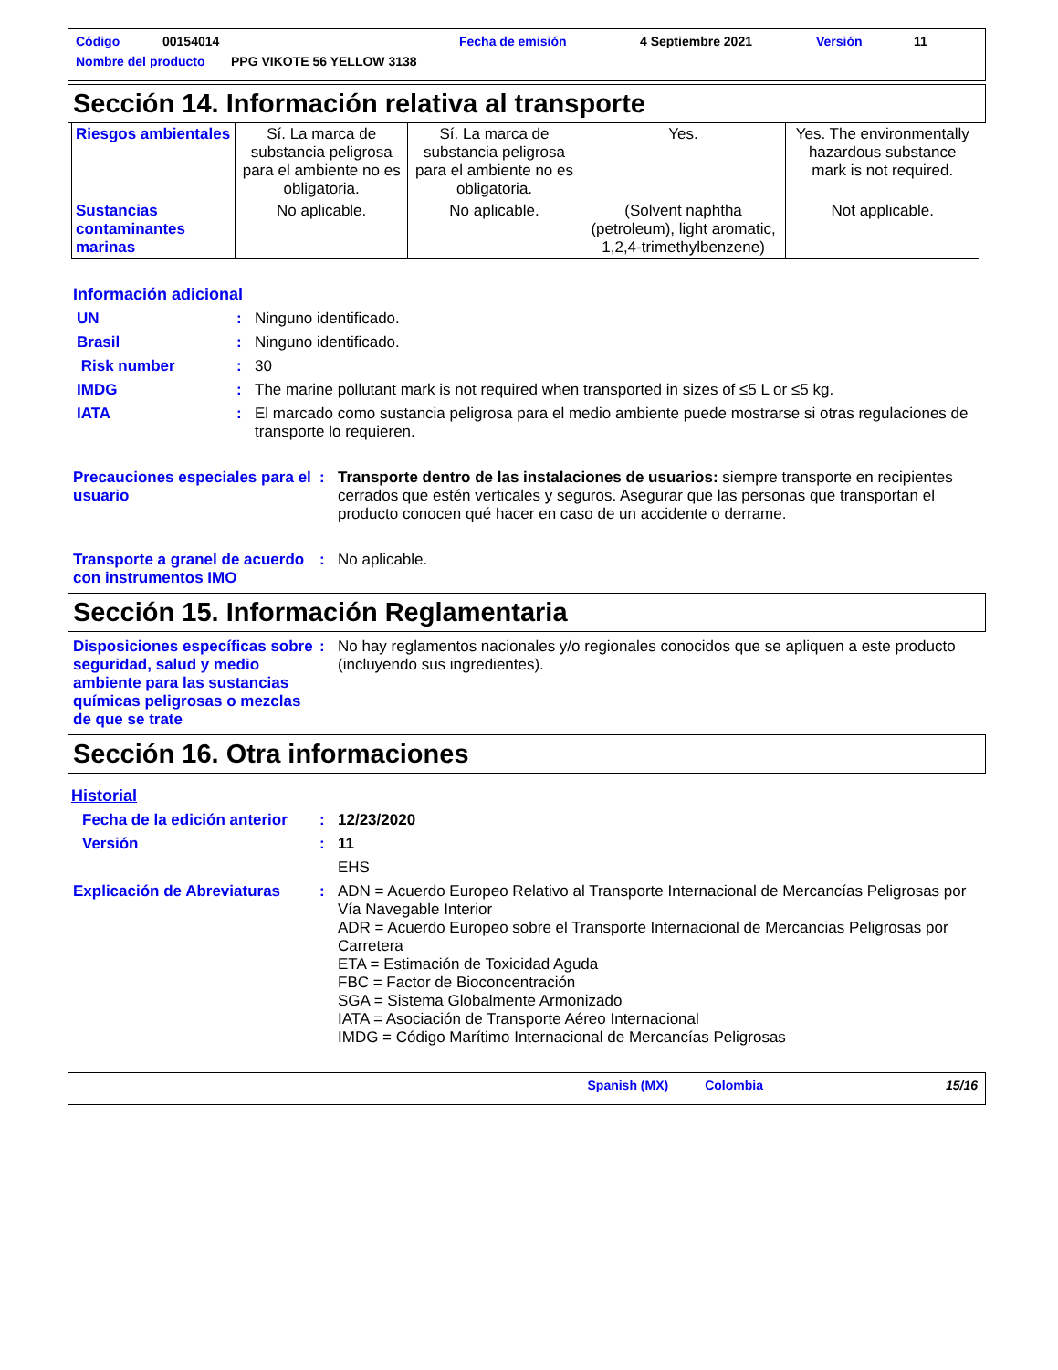Código 00154014 Fecha de emisión 4 Septiembre 2021 Versión 11
Nombre del producto PPG VIKOTE 56 YELLOW 3138
Sección 14. Información relativa al transporte
| Riesgos ambientales | Sí. La marca de substancia peligrosa para el ambiente no es obligatoria. | Sí. La marca de substancia peligrosa para el ambiente no es obligatoria. | Yes. | Yes. The environmentally hazardous substance mark is not required. |
| Sustancias contaminantes marinas | No aplicable. | No aplicable. | (Solvent naphtha (petroleum), light aromatic, 1,2,4-trimethylbenzene) | Not applicable. |
Información adicional
UN: Ninguno identificado.
Brasil: Ninguno identificado.
Risk number: 30
IMDG: The marine pollutant mark is not required when transported in sizes of ≤5 L or ≤5 kg.
IATA: El marcado como sustancia peligrosa para el medio ambiente puede mostrarse si otras regulaciones de transporte lo requieren.
Precauciones especiales para el usuario: Transporte dentro de las instalaciones de usuarios: siempre transporte en recipientes cerrados que estén verticales y seguros. Asegurar que las personas que transportan el producto conocen qué hacer en caso de un accidente o derrame.
Transporte a granel de acuerdo con instrumentos IMO: No aplicable.
Sección 15. Información Reglamentaria
Disposiciones específicas sobre seguridad, salud y medio ambiente para las sustancias químicas peligrosas o mezclas de que se trate: No hay reglamentos nacionales y/o regionales conocidos que se apliquen a este producto (incluyendo sus ingredientes).
Sección 16. Otra informaciones
Historial
Fecha de la edición anterior: 12/23/2020
Versión: 11
EHS
Explicación de Abreviaturas: ADN = Acuerdo Europeo Relativo al Transporte Internacional de Mercancías Peligrosas por Vía Navegable Interior
ADR = Acuerdo Europeo sobre el Transporte Internacional de Mercancias Peligrosas por Carretera
ETA = Estimación de Toxicidad Aguda
FBC = Factor de Bioconcentración
SGA = Sistema Globalmente Armonizado
IATA = Asociación de Transporte Aéreo Internacional
IMDG = Código Marítimo Internacional de Mercancías Peligrosas
Spanish (MX) Colombia 15/16